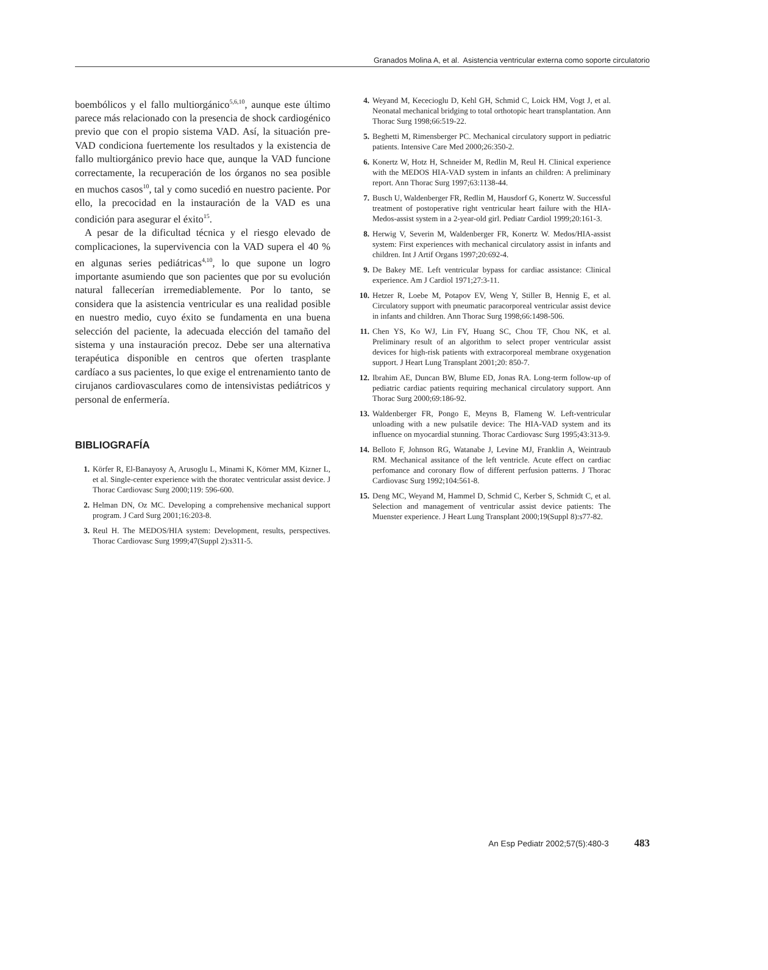Granados Molina A, et al. Asistencia ventricular externa como soporte circulatorio
boembólicos y el fallo multiorgánico<sup>5,6,10</sup>, aunque este último parece más relacionado con la presencia de shock cardiogénico previo que con el propio sistema VAD. Así, la situación pre-VAD condiciona fuertemente los resultados y la existencia de fallo multiorgánico previo hace que, aunque la VAD funcione correctamente, la recuperación de los órganos no sea posible en muchos casos<sup>10</sup>, tal y como sucedió en nuestro paciente. Por ello, la precocidad en la instauración de la VAD es una condición para asegurar el éxito<sup>15</sup>.
A pesar de la dificultad técnica y el riesgo elevado de complicaciones, la supervivencia con la VAD supera el 40 % en algunas series pediátricas<sup>4,10</sup>, lo que supone un logro importante asumiendo que son pacientes que por su evolución natural fallecerían irremediablemente. Por lo tanto, se considera que la asistencia ventricular es una realidad posible en nuestro medio, cuyo éxito se fundamenta en una buena selección del paciente, la adecuada elección del tamaño del sistema y una instauración precoz. Debe ser una alternativa terapéutica disponible en centros que oferten trasplante cardíaco a sus pacientes, lo que exige el entrenamiento tanto de cirujanos cardiovasculares como de intensivistas pediátricos y personal de enfermería.
BIBLIOGRAFÍA
1. Körfer R, El-Banayosy A, Arusoglu L, Minami K, Körner MM, Kizner L, et al. Single-center experience with the thoratec ventricular assist device. J Thorac Cardiovasc Surg 2000;119: 596-600.
2. Helman DN, Oz MC. Developing a comprehensive mechanical support program. J Card Surg 2001;16:203-8.
3. Reul H. The MEDOS/HIA system: Development, results, perspectives. Thorac Cardiovasc Surg 1999;47(Suppl 2):s311-5.
4. Weyand M, Kececioglu D, Kehl GH, Schmid C, Loick HM, Vogt J, et al. Neonatal mechanical bridging to total orthotopic heart transplantation. Ann Thorac Surg 1998;66:519-22.
5. Beghetti M, Rimensberger PC. Mechanical circulatory support in pediatric patients. Intensive Care Med 2000;26:350-2.
6. Konertz W, Hotz H, Schneider M, Redlin M, Reul H. Clinical experience with the MEDOS HIA-VAD system in infants an children: A preliminary report. Ann Thorac Surg 1997;63:1138-44.
7. Busch U, Waldenberger FR, Redlin M, Hausdorf G, Konertz W. Successful treatment of postoperative right ventricular heart failure with the HIA-Medos-assist system in a 2-year-old girl. Pediatr Cardiol 1999;20:161-3.
8. Herwig V, Severin M, Waldenberger FR, Konertz W. Medos/HIA-assist system: First experiences with mechanical circulatory assist in infants and children. Int J Artif Organs 1997;20:692-4.
9. De Bakey ME. Left ventricular bypass for cardiac assistance: Clinical experience. Am J Cardiol 1971;27:3-11.
10. Hetzer R, Loebe M, Potapov EV, Weng Y, Stiller B, Hennig E, et al. Circulatory support with pneumatic paracorporeal ventricular assist device in infants and children. Ann Thorac Surg 1998;66:1498-506.
11. Chen YS, Ko WJ, Lin FY, Huang SC, Chou TF, Chou NK, et al. Preliminary result of an algorithm to select proper ventricular assist devices for high-risk patients with extracorporeal membrane oxygenation support. J Heart Lung Transplant 2001;20: 850-7.
12. Ibrahim AE, Duncan BW, Blume ED, Jonas RA. Long-term follow-up of pediatric cardiac patients requiring mechanical circulatory support. Ann Thorac Surg 2000;69:186-92.
13. Waldenberger FR, Pongo E, Meyns B, Flameng W. Left-ventricular unloading with a new pulsatile device: The HIA-VAD system and its influence on myocardial stunning. Thorac Cardiovasc Surg 1995;43:313-9.
14. Belloto F, Johnson RG, Watanabe J, Levine MJ, Franklin A, Weintraub RM. Mechanical assitance of the left ventricle. Acute effect on cardiac perfomance and coronary flow of different perfusion patterns. J Thorac Cardiovasc Surg 1992;104:561-8.
15. Deng MC, Weyand M, Hammel D, Schmid C, Kerber S, Schmidt C, et al. Selection and management of ventricular assist device patients: The Muenster experience. J Heart Lung Transplant 2000;19(Suppl 8):s77-82.
An Esp Pediatr 2002;57(5):480-3 483